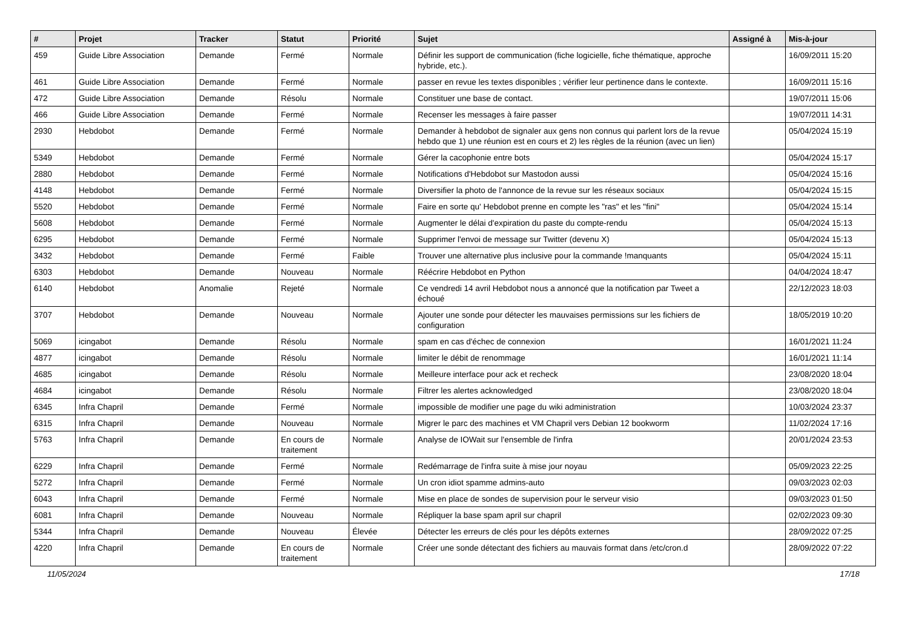| # | Projet | Tracker | Statut | Priorité | Sujet | Assigné à | Mis-à-jour |
| --- | --- | --- | --- | --- | --- | --- | --- |
| 459 | Guide Libre Association | Demande | Fermé | Normale | Définir les support de communication (fiche logicielle, fiche thématique, approche hybride, etc.). | | 16/09/2011 15:20 |
| 461 | Guide Libre Association | Demande | Fermé | Normale | passer en revue les textes disponibles ; vérifier leur pertinence dans le contexte. | | 16/09/2011 15:16 |
| 472 | Guide Libre Association | Demande | Résolu | Normale | Constituer une base de contact. | | 19/07/2011 15:06 |
| 466 | Guide Libre Association | Demande | Fermé | Normale | Recenser les messages à faire passer | | 19/07/2011 14:31 |
| 2930 | Hebdobot | Demande | Fermé | Normale | Demander à hebdobot de signaler aux gens non connus qui parlent lors de la revue hebdo que 1) une réunion est en cours et 2) les règles de la réunion (avec un lien) | | 05/04/2024 15:19 |
| 5349 | Hebdobot | Demande | Fermé | Normale | Gérer la cacophonie entre bots | | 05/04/2024 15:17 |
| 2880 | Hebdobot | Demande | Fermé | Normale | Notifications d'Hebdobot sur Mastodon aussi | | 05/04/2024 15:16 |
| 4148 | Hebdobot | Demande | Fermé | Normale | Diversifier la photo de l'annonce de la revue sur les réseaux sociaux | | 05/04/2024 15:15 |
| 5520 | Hebdobot | Demande | Fermé | Normale | Faire en sorte qu' Hebdobot prenne en compte les "ras" et les "fini" | | 05/04/2024 15:14 |
| 5608 | Hebdobot | Demande | Fermé | Normale | Augmenter le délai d'expiration du paste du compte-rendu | | 05/04/2024 15:13 |
| 6295 | Hebdobot | Demande | Fermé | Normale | Supprimer l'envoi de message sur Twitter (devenu X) | | 05/04/2024 15:13 |
| 3432 | Hebdobot | Demande | Fermé | Faible | Trouver une alternative plus inclusive pour la commande !manquants | | 05/04/2024 15:11 |
| 6303 | Hebdobot | Demande | Nouveau | Normale | Réécrire Hebdobot en Python | | 04/04/2024 18:47 |
| 6140 | Hebdobot | Anomalie | Rejeté | Normale | Ce vendredi 14 avril Hebdobot nous a annoncé que la notification par Tweet a échoué | | 22/12/2023 18:03 |
| 3707 | Hebdobot | Demande | Nouveau | Normale | Ajouter une sonde pour détecter les mauvaises permissions sur les fichiers de configuration | | 18/05/2019 10:20 |
| 5069 | icingabot | Demande | Résolu | Normale | spam en cas d'échec de connexion | | 16/01/2021 11:24 |
| 4877 | icingabot | Demande | Résolu | Normale | limiter le débit de renommage | | 16/01/2021 11:14 |
| 4685 | icingabot | Demande | Résolu | Normale | Meilleure interface pour ack et recheck | | 23/08/2020 18:04 |
| 4684 | icingabot | Demande | Résolu | Normale | Filtrer les alertes acknowledged | | 23/08/2020 18:04 |
| 6345 | Infra Chapril | Demande | Fermé | Normale | impossible de modifier une page du wiki administration | | 10/03/2024 23:37 |
| 6315 | Infra Chapril | Demande | Nouveau | Normale | Migrer le parc des machines et VM Chapril vers Debian 12 bookworm | | 11/02/2024 17:16 |
| 5763 | Infra Chapril | Demande | En cours de traitement | Normale | Analyse de IOWait sur l'ensemble de l'infra | | 20/01/2024 23:53 |
| 6229 | Infra Chapril | Demande | Fermé | Normale | Redémarrage de l'infra suite à mise jour noyau | | 05/09/2023 22:25 |
| 5272 | Infra Chapril | Demande | Fermé | Normale | Un cron idiot spamme admins-auto | | 09/03/2023 02:03 |
| 6043 | Infra Chapril | Demande | Fermé | Normale | Mise en place de sondes de supervision pour le serveur visio | | 09/03/2023 01:50 |
| 6081 | Infra Chapril | Demande | Nouveau | Normale | Répliquer la base spam april sur chapril | | 02/02/2023 09:30 |
| 5344 | Infra Chapril | Demande | Nouveau | Élevée | Détecter les erreurs de clés pour les dépôts externes | | 28/09/2022 07:25 |
| 4220 | Infra Chapril | Demande | En cours de traitement | Normale | Créer une sonde détectant des fichiers au mauvais format dans /etc/cron.d | | 28/09/2022 07:22 |
11/05/2024 17/18